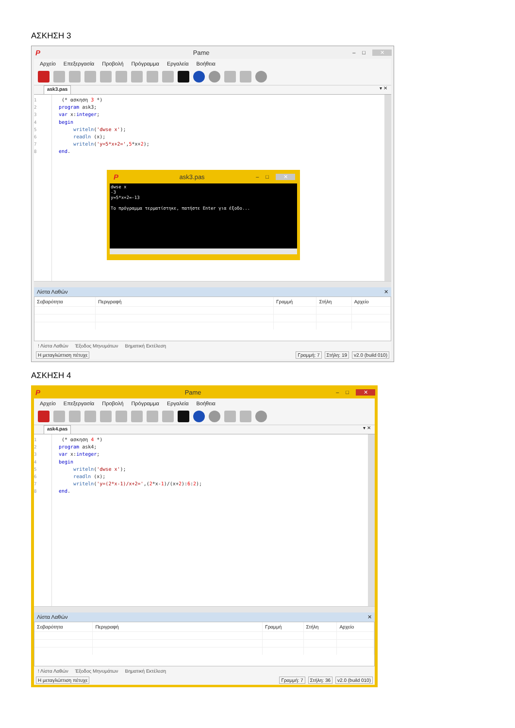ΑΣΚΗΣΗ 3
P Pame – □ ✕
Αρχείο Επεξεργασία Προβολή Πρόγραμμα Εργαλεία Βοήθεια
ask3.pas ▾ ✕
1
2
3
4
5
6
7
8
(* ασκηση 3 *) program ask3; var x:integer; begin writeln('dwse x'); readln (x); writeln('y=5*x+2=',5*x+2); end.
Pask3.pas – □ ✕
dwse x -3 y=5*x+2=-13 Το πρόγραμμα τερματίστηκε, πατήστε Enter για έξοδο...
Λίστα Λαθών ✕
| Σοβαρότητα | Περιγραφή | Γραμμή | Στήλη | Αρχείο |
| --- | --- | --- | --- | --- |
! Λίστα Λαθών Έξοδος Μηνυμάτων Βηματική Εκτέλεση
Η μεταγλώττιση πέτυχε Γραμμή: 7 Στήλη: 19 v2.0 (build 010)
ΑΣΚΗΣΗ 4
P Pame – □ ✕
Αρχείο Επεξεργασία Προβολή Πρόγραμμα Εργαλεία Βοήθεια
ask4.pas ▾ ✕
1
2
3
4
5
6
7
8
(* ασκηση 4 *) program ask4; var x:integer; begin writeln('dwse x'); readln (x); writeln('y=(2*x-1)/x+2=',(2*x-1)/(x+2):6:2); end.
Λίστα Λαθών ✕
| Σοβαρότητα | Περιγραφή | Γραμμή | Στήλη | Αρχείο |
| --- | --- | --- | --- | --- |
! Λίστα Λαθών Έξοδος Μηνυμάτων Βηματική Εκτέλεση
Η μεταγλώττιση πέτυχε Γραμμή: 7 Στήλη: 36 v2.0 (build 010)